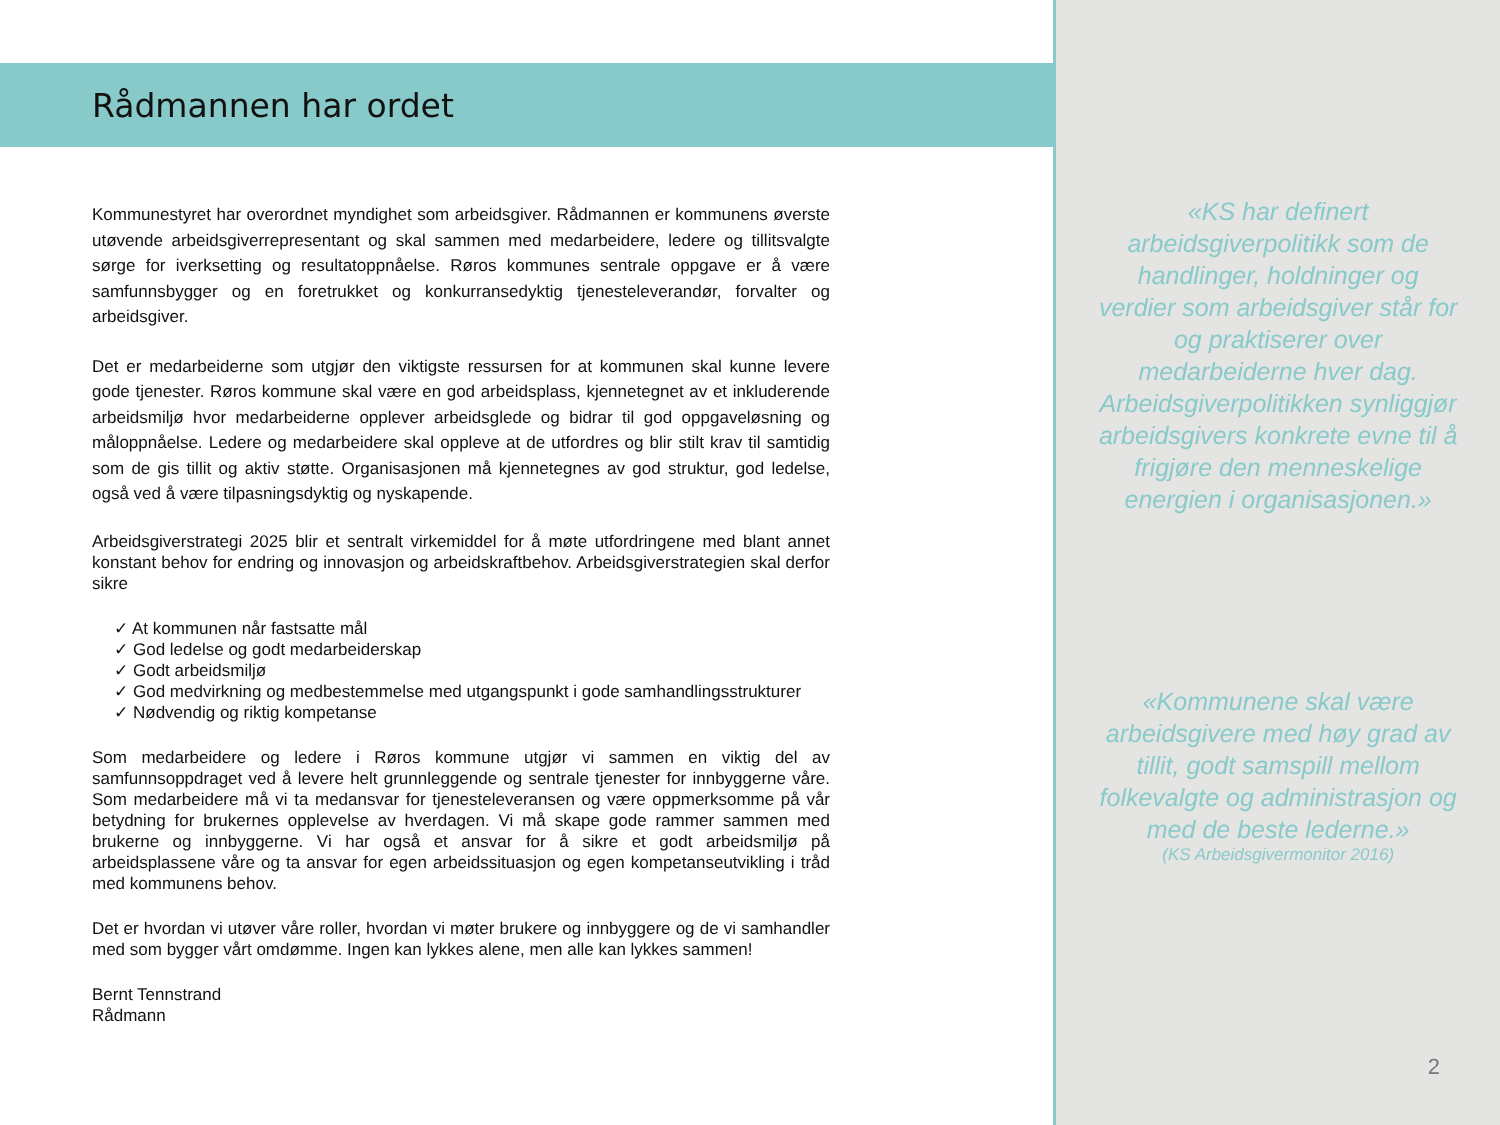Rådmannen har ordet
Kommunestyret har overordnet myndighet som arbeidsgiver. Rådmannen er kommunens øverste utøvende arbeidsgiverrepresentant og skal sammen med medarbeidere, ledere og tillitsvalgte sørge for iverksetting og resultatoppnåelse. Røros kommunes sentrale oppgave er å være samfunnsbygger og en foretrukket og konkurransedyktig tjenesteleverandør, forvalter og arbeidsgiver.
Det er medarbeiderne som utgjør den viktigste ressursen for at kommunen skal kunne levere gode tjenester. Røros kommune skal være en god arbeidsplass, kjennetegnet av et inkluderende arbeidsmiljø hvor medarbeiderne opplever arbeidsglede og bidrar til god oppgaveløsning og måloppnåelse. Ledere og medarbeidere skal oppleve at de utfordres og blir stilt krav til samtidig som de gis tillit og aktiv støtte. Organisasjonen må kjennetegnes av god struktur, god ledelse, også ved å være tilpasningsdyktig og nyskapende.
Arbeidsgiverstrategi 2025 blir et sentralt virkemiddel for å møte utfordringene med blant annet konstant behov for endring og innovasjon og arbeidskraftbehov. Arbeidsgiverstrategien skal derfor sikre
✓ At kommunen når fastsatte mål
✓ God ledelse og godt medarbeiderskap
✓ Godt arbeidsmiljø
✓ God medvirkning og medbestemmelse med utgangspunkt i gode samhandlingsstrukturer
✓ Nødvendig og riktig kompetanse
Som medarbeidere og ledere i Røros kommune utgjør vi sammen en viktig del av samfunnsoppdraget ved å levere helt grunnleggende og sentrale tjenester for innbyggerne våre. Som medarbeidere må vi ta medansvar for tjenesteleveransen og være oppmerksomme på vår betydning for brukernes opplevelse av hverdagen. Vi må skape gode rammer sammen med brukerne og innbyggerne. Vi har også et ansvar for å sikre et godt arbeidsmiljø på arbeidsplassene våre og ta ansvar for egen arbeidssituasjon og egen kompetanseutvikling i tråd med kommunens behov.
Det er hvordan vi utøver våre roller, hvordan vi møter brukere og innbyggere og de vi samhandler med som bygger vårt omdømme. Ingen kan lykkes alene, men alle kan lykkes sammen!
Bernt Tennstrand
Rådmann
«KS har definert arbeidsgiverpolitikk som de handlinger, holdninger og verdier som arbeidsgiver står for og praktiserer over medarbeiderne hver dag. Arbeidsgiverpolitikken synliggjør arbeidsgivers konkrete evne til å frigjøre den menneskelige energien i organisasjonen.»
«Kommunene skal være arbeidsgivere med høy grad av tillit, godt samspill mellom folkevalgte og administrasjon og med de beste lederne.»
(KS Arbeidsgivermonitor 2016)
2